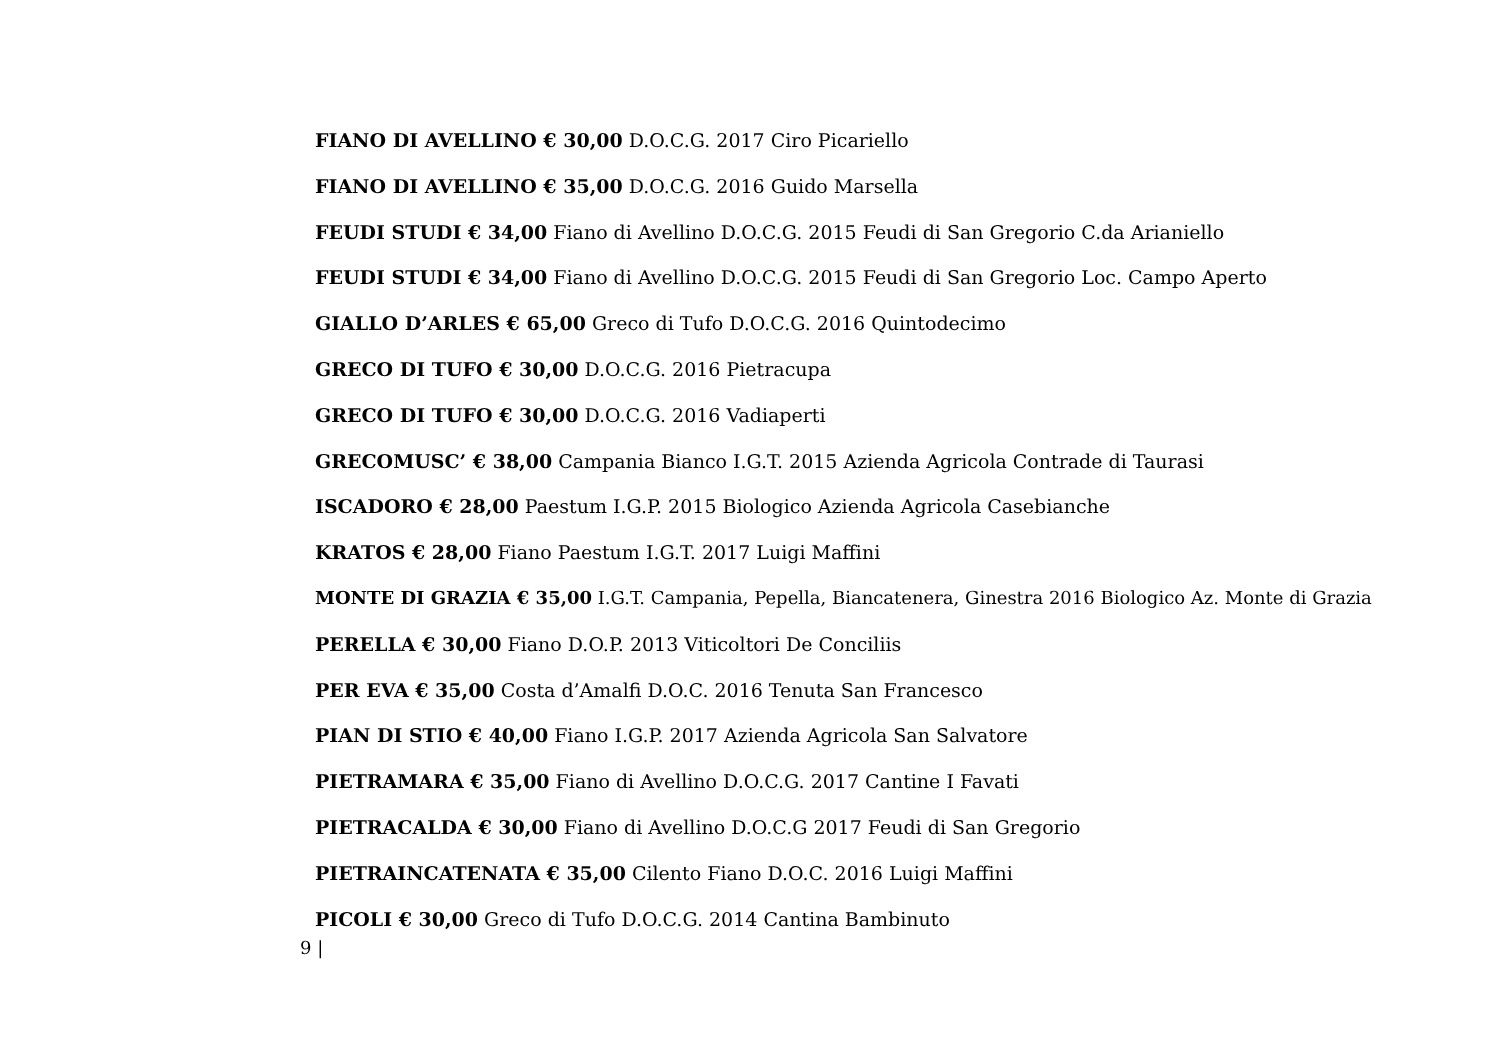FIANO DI AVELLINO € 30,00 D.O.C.G. 2017 Ciro Picariello
FIANO DI AVELLINO € 35,00 D.O.C.G. 2016 Guido Marsella
FEUDI STUDI € 34,00 Fiano di Avellino D.O.C.G. 2015 Feudi di San Gregorio C.da Arianiello
FEUDI STUDI € 34,00 Fiano di Avellino D.O.C.G. 2015 Feudi di San Gregorio Loc. Campo Aperto
GIALLO D’ARLES € 65,00 Greco di Tufo D.O.C.G. 2016 Quintodecimo
GRECO DI TUFO € 30,00 D.O.C.G. 2016 Pietracupa
GRECO DI TUFO € 30,00 D.O.C.G. 2016 Vadiaperti
GRECOMUSC’ € 38,00 Campania Bianco I.G.T. 2015 Azienda Agricola Contrade di Taurasi
ISCADORO € 28,00 Paestum I.G.P. 2015 Biologico Azienda Agricola Casebianche
KRATOS € 28,00 Fiano Paestum I.G.T. 2017 Luigi Maffini
MONTE DI GRAZIA € 35,00 I.G.T. Campania, Pepella, Biancatenera, Ginestra 2016 Biologico Az. Monte di Grazia
PERELLA € 30,00 Fiano D.O.P. 2013 Viticoltori De Conciliis
PER EVA € 35,00 Costa d’Amalfi D.O.C. 2016 Tenuta San Francesco
PIAN DI STIO € 40,00 Fiano I.G.P. 2017 Azienda Agricola San Salvatore
PIETRAMARA € 35,00 Fiano di Avellino D.O.C.G. 2017 Cantine I Favati
PIETRACALDA € 30,00 Fiano di Avellino D.O.C.G 2017 Feudi di San Gregorio
PIETRAINCATENATA € 35,00 Cilento Fiano D.O.C. 2016 Luigi Maffini
PICOLI € 30,00 Greco di Tufo D.O.C.G. 2014 Cantina Bambinuto
9 |